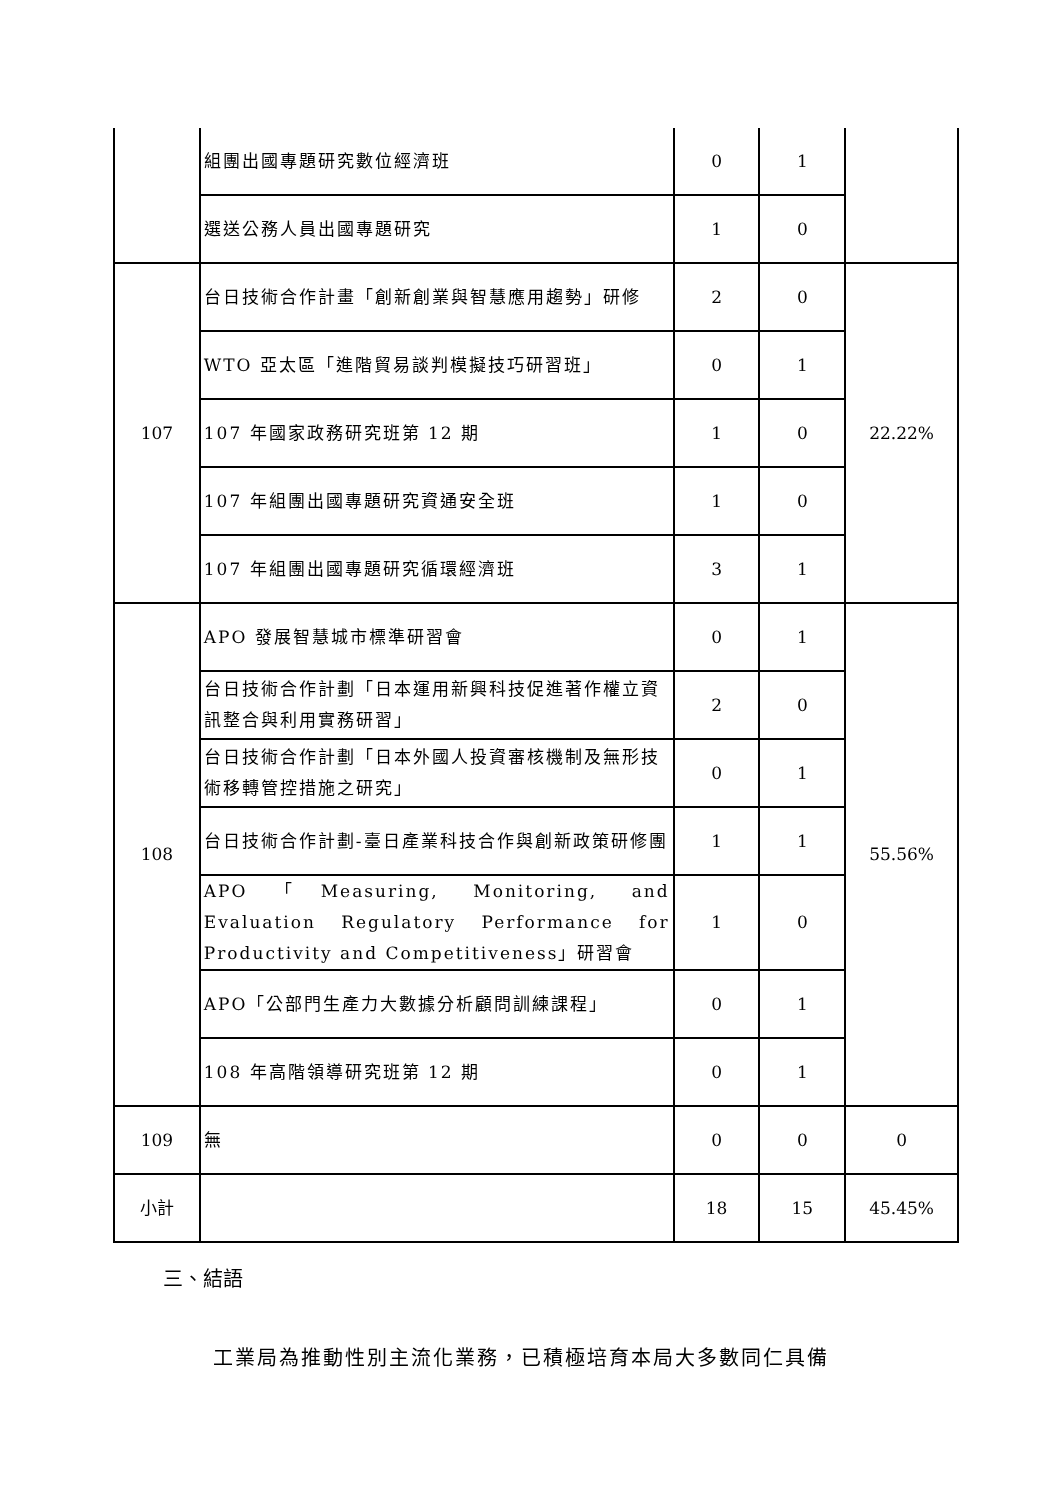| | 組團出國專題研究數位經濟班 | 0 | 1 | |
| | 選送公務人員出國專題研究 | 1 | 0 | |
| 107 | 台日技術合作計畫「創新創業與智慧應用趨勢」研修 | 2 | 0 | 22.22% |
| | WTO 亞太區「進階貿易談判模擬技巧研習班」 | 0 | 1 | |
| | 107 年國家政務研究班第 12 期 | 1 | 0 | |
| | 107 年組團出國專題研究資通安全班 | 1 | 0 | |
| | 107 年組團出國專題研究循環經濟班 | 3 | 1 | |
| 108 | APO 發展智慧城市標準研習會 | 0 | 1 | 55.56% |
| | 台日技術合作計劃「日本運用新興科技促進著作權立資訊整合與利用實務研習」 | 2 | 0 | |
| | 台日技術合作計劃「日本外國人投資審核機制及無形技術移轉管控措施之研究」 | 0 | 1 | |
| | 台日技術合作計劃-臺日產業科技合作與創新政策研修團 | 1 | 1 | |
| | APO「Measuring, Monitoring, and Evaluation Regulatory Performance for Productivity and Competitiveness」研習會 | 1 | 0 | |
| | APO「公部門生產力大數據分析顧問訓練課程」 | 0 | 1 | |
| | 108 年高階領導研究班第 12 期 | 0 | 1 | |
| 109 | 無 | 0 | 0 | 0 |
| 小計 | | 18 | 15 | 45.45% |
三、結語
工業局為推動性別主流化業務，已積極培育本局大多數同仁具備